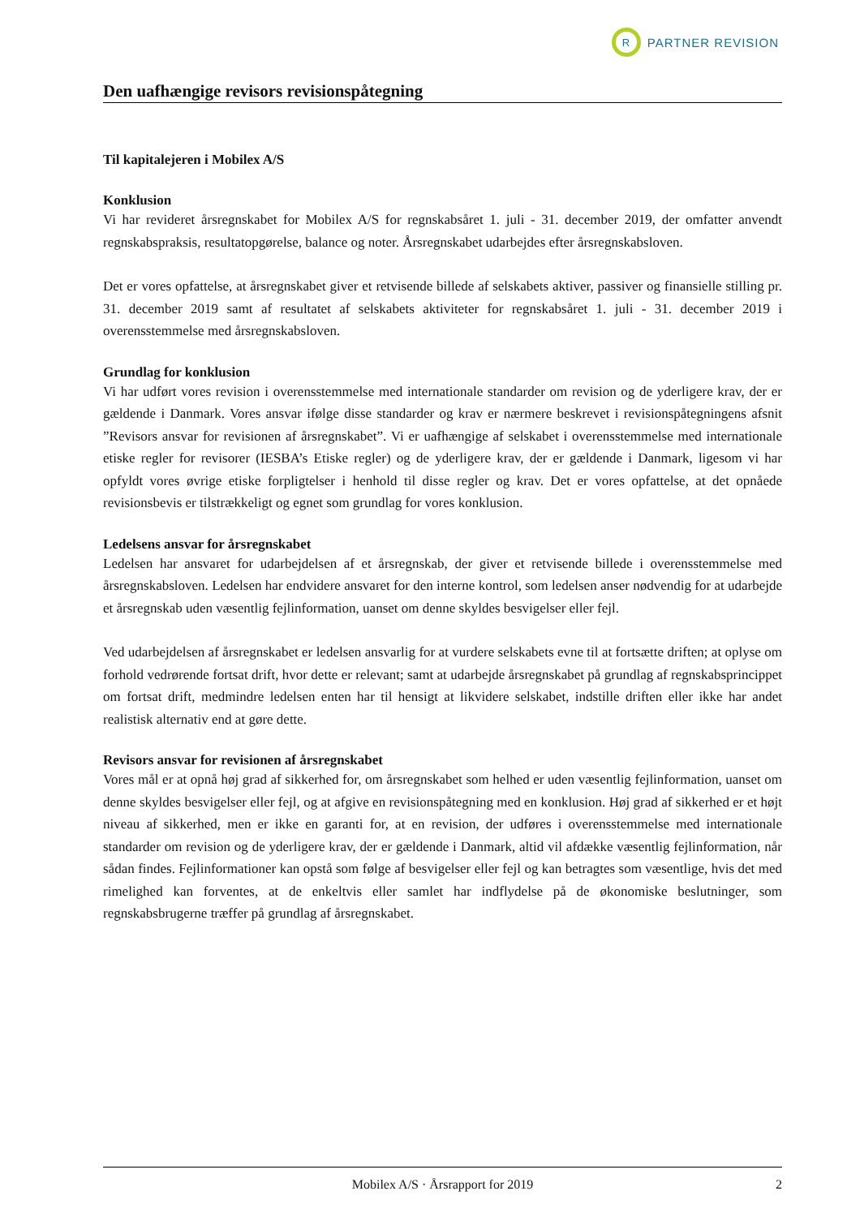R
PARTNER REVISION
Den uafhængige revisors revisionspåtegning
Til kapitalejeren i Mobilex A/S
Konklusion
Vi har revideret årsregnskabet for Mobilex A/S for regnskabsåret 1. juli - 31. december 2019, der omfatter anvendt regnskabspraksis, resultatopgørelse, balance og noter. Årsregnskabet udarbejdes efter årsregnskabsloven.
Det er vores opfattelse, at årsregnskabet giver et retvisende billede af selskabets aktiver, passiver og finansielle stilling pr. 31. december 2019 samt af resultatet af selskabets aktiviteter for regnskabsåret 1. juli - 31. december 2019 i overensstemmelse med årsregnskabsloven.
Grundlag for konklusion
Vi har udført vores revision i overensstemmelse med internationale standarder om revision og de yderligere krav, der er gældende i Danmark. Vores ansvar ifølge disse standarder og krav er nærmere beskrevet i revisionspåtegningens afsnit ”Revisors ansvar for revisionen af årsregnskabet”. Vi er uafhængige af selskabet i overensstemmelse med internationale etiske regler for revisorer (IESBA’s Etiske regler) og de yderligere krav, der er gældende i Danmark, ligesom vi har opfyldt vores øvrige etiske forpligtelser i henhold til disse regler og krav. Det er vores opfattelse, at det opnåede revisionsbevis er tilstrækkeligt og egnet som grundlag for vores konklusion.
Ledelsens ansvar for årsregnskabet
Ledelsen har ansvaret for udarbejdelsen af et årsregnskab, der giver et retvisende billede i overensstemmelse med årsregnskabsloven. Ledelsen har endvidere ansvaret for den interne kontrol, som ledelsen anser nødvendig for at udarbejde et årsregnskab uden væsentlig fejlinformation, uanset om denne skyldes besvigelser eller fejl.
Ved udarbejdelsen af årsregnskabet er ledelsen ansvarlig for at vurdere selskabets evne til at fortsætte driften; at oplyse om forhold vedrørende fortsat drift, hvor dette er relevant; samt at udarbejde årsregnskabet på grundlag af regnskabsprincippet om fortsat drift, medmindre ledelsen enten har til hensigt at likvidere selskabet, indstille driften eller ikke har andet realistisk alternativ end at gøre dette.
Revisors ansvar for revisionen af årsregnskabet
Vores mål er at opnå høj grad af sikkerhed for, om årsregnskabet som helhed er uden væsentlig fejlinformation, uanset om denne skyldes besvigelser eller fejl, og at afgive en revisionspåtegning med en konklusion. Høj grad af sikkerhed er et højt niveau af sikkerhed, men er ikke en garanti for, at en revision, der udføres i overensstemmelse med internationale standarder om revision og de yderligere krav, der er gældende i Danmark, altid vil afdække væsentlig fejlinformation, når sådan findes. Fejlinformationer kan opstå som følge af besvigelser eller fejl og kan betragtes som væsentlige, hvis det med rimelighed kan forventes, at de enkeltvis eller samlet har indflydelse på de økonomiske beslutninger, som regnskabsbrugerne træffer på grundlag af årsregnskabet.
Mobilex A/S · Årsrapport for 2019 2